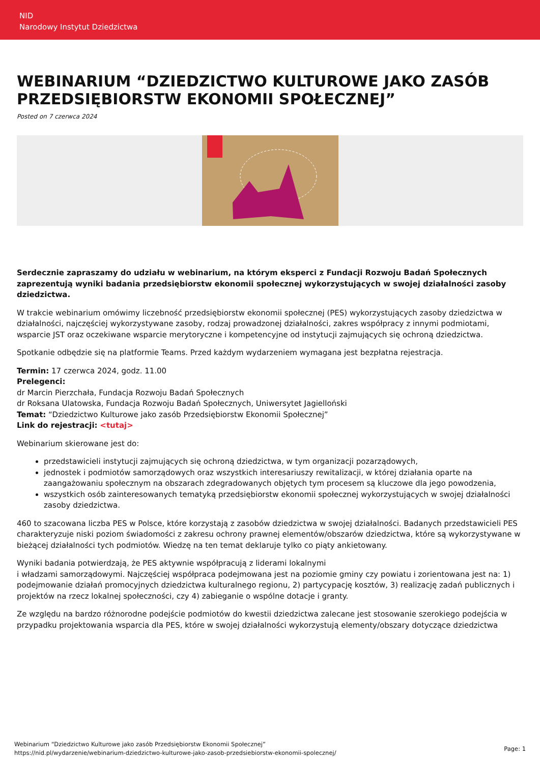NID
Narodowy Instytut Dziedzictwa
WEBINARIUM “DZIEDZICTWO KULTUROWE JAKO ZASÓB PRZEDSIĘBIORSTW EKONOMII SPOŁECZNEJ”
Posted on 7 czerwca 2024
Serdecznie zapraszamy do udziału w webinarium, na którym eksperci z Fundacji Rozwoju Badań Społecznych zaprezentują wyniki badania przedsiębiorstw ekonomii społecznej wykorzystujących w swojej działalności zasoby dziedzictwa.
W trakcie webinarium omówimy liczebność przedsiębiorstw ekonomii społecznej (PES) wykorzystujących zasoby dziedzictwa w działalności, najczęściej wykorzystywane zasoby, rodzaj prowadzonej działalności, zakres współpracy z innymi podmiotami, wsparcie JST oraz oczekiwane wsparcie merytoryczne i kompetencyjne od instytucji zajmujących się ochroną dziedzictwa.
Spotkanie odbędzie się na platformie Teams. Przed każdym wydarzeniem wymagana jest bezpłatna rejestracja.
Termin: 17 czerwca 2024, godz. 11.00
Prelegenci:
dr Marcin Pierzchała, Fundacja Rozwoju Badań Społecznych
dr Roksana Ulatowska, Fundacja Rozwoju Badań Społecznych, Uniwersytet Jagielloński
Temat: “Dziedzictwo Kulturowe jako zasób Przedsiębiorstw Ekonomii Społecznej”
Link do rejestracji: <tutaj>
Webinarium skierowane jest do:
przedstawicieli instytucji zajmujących się ochroną dziedzictwa, w tym organizacji pozarządowych,
jednostek i podmiotów samorządowych oraz wszystkich interesariuszy rewitalizacji, w której działania oparte na zaangażowaniu społecznym na obszarach zdegradowanych objętych tym procesem są kluczowe dla jego powodzenia,
wszystkich osób zainteresowanych tematyką przedsiębiorstw ekonomii społecznej wykorzystujących w swojej działalności zasoby dziedzictwa.
460 to szacowana liczba PES w Polsce, które korzystają z zasobów dziedzictwa w swojej działalności. Badanych przedstawicieli PES charakteryzuje niski poziom świadomości z zakresu ochrony prawnej elementów/obszarów dziedzictwa, które są wykorzystywane w bieżącej działalności tych podmiotów. Wiedzę na ten temat deklaruje tylko co piąty ankietowany.
Wyniki badania potwierdzają, że PES aktywnie współpracują z liderami lokalnymi
i władzami samorządowymi. Najczęściej współpraca podejmowana jest na poziomie gminy czy powiatu i zorientowana jest na: 1) podejmowanie działań promocyjnych dziedzictwa kulturalnego regionu, 2) partycypację kosztów, 3) realizację zadań publicznych i projektów na rzecz lokalnej społeczności, czy 4) zabieganie o wspólne dotacje i granty.
Ze względu na bardzo różnorodne podejście podmiotów do kwestii dziedzictwa zalecane jest stosowanie szerokiego podejścia w przypadku projektowania wsparcia dla PES, które w swojej działalności wykorzystują elementy/obszary dotyczące dziedzictwa
Webinarium “Dziedzictwo Kulturowe jako zasób Przedsiębiorstw Ekonomii Społecznej”
https://nid.pl/wydarzenie/webinarium-dziedzictwo-kulturowe-jako-zasob-przedsiebiorstw-ekonomii-spolecznej/
Page: 1